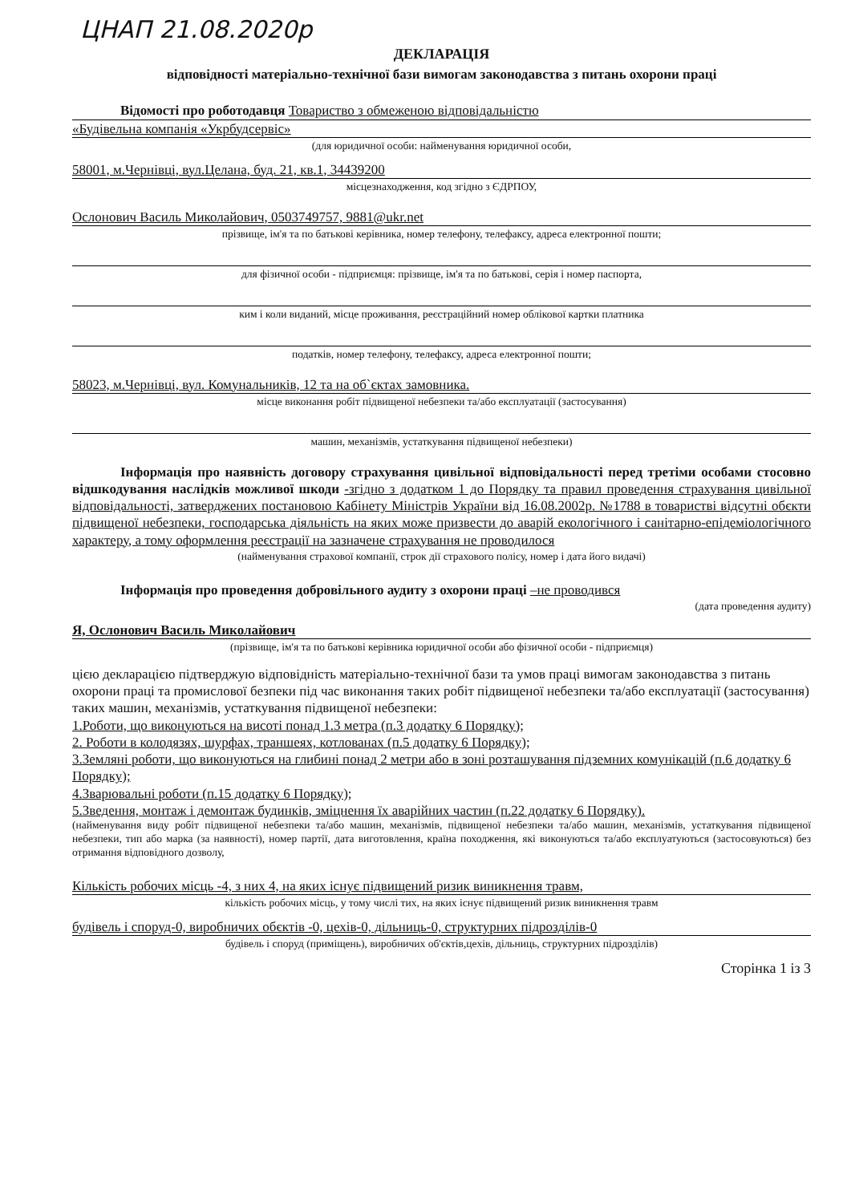ЦНАП 21.08.2020р
ДЕКЛАРАЦІЯ
відповідності матеріально-технічної бази вимогам законодавства з питань охорони праці
Відомості про роботодавця Товариство з обмеженою відповідальністю
«Будівельна компанія «Укрбудсервіс»
(для юридичної особи: найменування юридичної особи,
58001, м.Чернівці, вул.Целана, буд. 21, кв.1, 34439200
місцезнаходження, код згідно з ЄДРПОУ,
Ослонович Василь Миколайович, 0503749757, 9881@ukr.net
прізвище, ім'я та по батькові керівника, номер телефону, телефаксу, адреса електронної пошти;
для фізичної особи - підприємця: прізвище, ім'я та по батькові, серія і номер паспорта,
ким і коли виданий, місце проживання, реєстраційний номер облікової картки платника
податків, номер телефону, телефаксу, адреса електронної пошти;
58023, м.Чернівці, вул. Комунальників, 12 та на об`єктах замовника.
місце виконання робіт підвищеної небезпеки та/або експлуатації (застосування)
машин, механізмів, устаткування підвищеної небезпеки)
Інформація про наявність договору страхування цивільної відповідальності перед третіми особами стосовно відшкодування наслідків можливої шкоди -згідно з додатком 1 до Порядку та правил проведення страхування цивільної відповідальності, затверджених постановою Кабінету Міністрів України від 16.08.2002р. №1788 в товаристві відсутні обєкти підвищеної небезпеки, господарська діяльність на яких може призвести до аварій екологічного і санітарно-епідеміологічного характеру, а тому оформлення реєстрації на зазначене страхування не проводилося
(найменування страхової компанії, строк дії страхового полісу, номер і дата його видачі)
Інформація про проведення добровільного аудиту з охорони праці –не проводився
(дата проведення аудиту)
Я, Ослонович Василь Миколайович
(прізвище, ім'я та по батькові керівника юридичної особи або фізичної особи - підприємця)
цією декларацією підтверджую відповідність матеріально-технічної бази та умов праці вимогам законодавства з питань охорони праці та промислової безпеки під час виконання таких робіт підвищеної небезпеки та/або експлуатації (застосування) таких машин, механізмів, устаткування підвищеної небезпеки:
1.Роботи, що виконуються на висоті понад 1.3 метра (п.3 додатку 6 Порядку);
2. Роботи в колодязях, шурфах, траншеях, котлованах (п.5 додатку 6 Порядку);
3.Земляні роботи, що виконуються на глибині понад 2 метри або в зоні розташування підземних комунікацій (п.6 додатку 6 Порядку);
4.Зварювальні роботи (п.15 додатку 6 Порядку);
5.Зведення, монтаж і демонтаж будинків, зміцнення їх аварійних частин (п.22 додатку 6 Порядку).
(найменування виду робіт підвищеної небезпеки та/або машин, механізмів, підвищеної небезпеки та/або машин, механізмів, устаткування підвищеної небезпеки, тип або марка (за наявності), номер партії, дата виготовлення, країна походження, які виконуються та/або експлуатуються (застосовуються) без отримання відповідного дозволу,
Кількість робочих місць -4, з них 4, на яких існує підвищений ризик виникнення травм,
кількість робочих місць, у тому числі тих, на яких існує підвищений ризик виникнення травм
будівель і споруд-0, виробничих обєктів -0, цехів-0, дільниць-0, структурних підрозділів-0
будівель і споруд (приміщень), виробничих об'єктів,цехів, дільниць, структурних підрозділів)
Сторінка 1 із 3